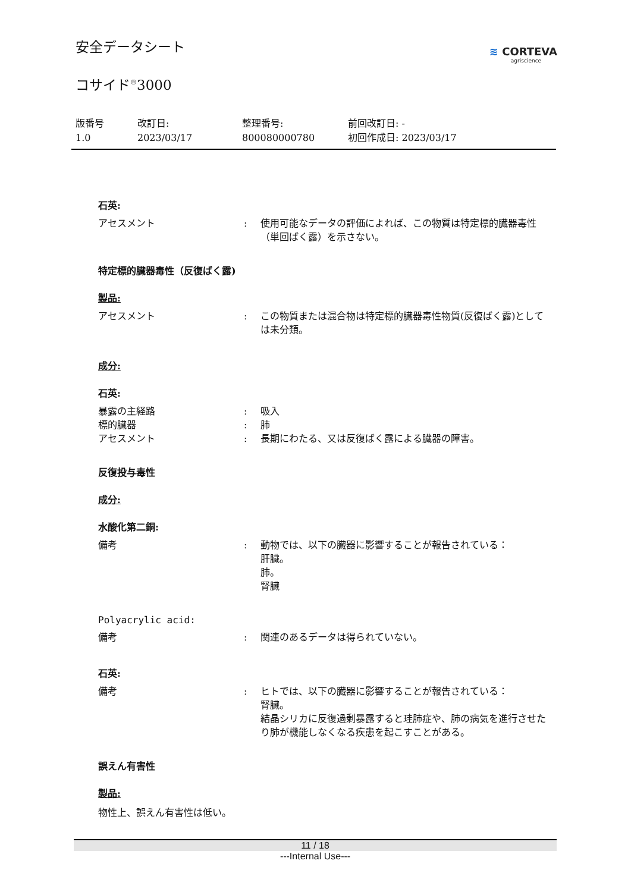安全データシート
コサイド<sup>®</sup>3000
≋ CORTEVA
agriscience
版番号
1.0
改訂日:
2023/03/17
整理番号:
800080000780
前回改訂日: -
初回作成日: 2023/03/17
石英:
アセスメント : 使用可能なデータの評価によれば、この物質は特定標的臓器毒性（単回ばく露）を示さない。
特定標的臓器毒性（反復ばく露)
製品:
アセスメント : この物質または混合物は特定標的臓器毒性物質(反復ばく露)としては未分類。
成分:
石英:
暴露の主経路 : 吸入
標的臓器 : 肺
アセスメント : 長期にわたる、又は反復ばく露による臓器の障害。
反復投与毒性
成分:
水酸化第二銅:
備考 : 動物では、以下の臓器に影響することが報告されている：
肝臓。
肺。
腎臓
Polyacrylic acid:
備考 : 関連のあるデータは得られていない。
石英:
備考 : ヒトでは、以下の臓器に影響することが報告されている：
腎臓。
結晶シリカに反復過剰暴露すると珪肺症や、肺の病気を進行させたり肺が機能しなくなる疾患を起こすことがある。
誤えん有害性
製品:
物性上、誤えん有害性は低い。
11 / 18
---Internal Use---